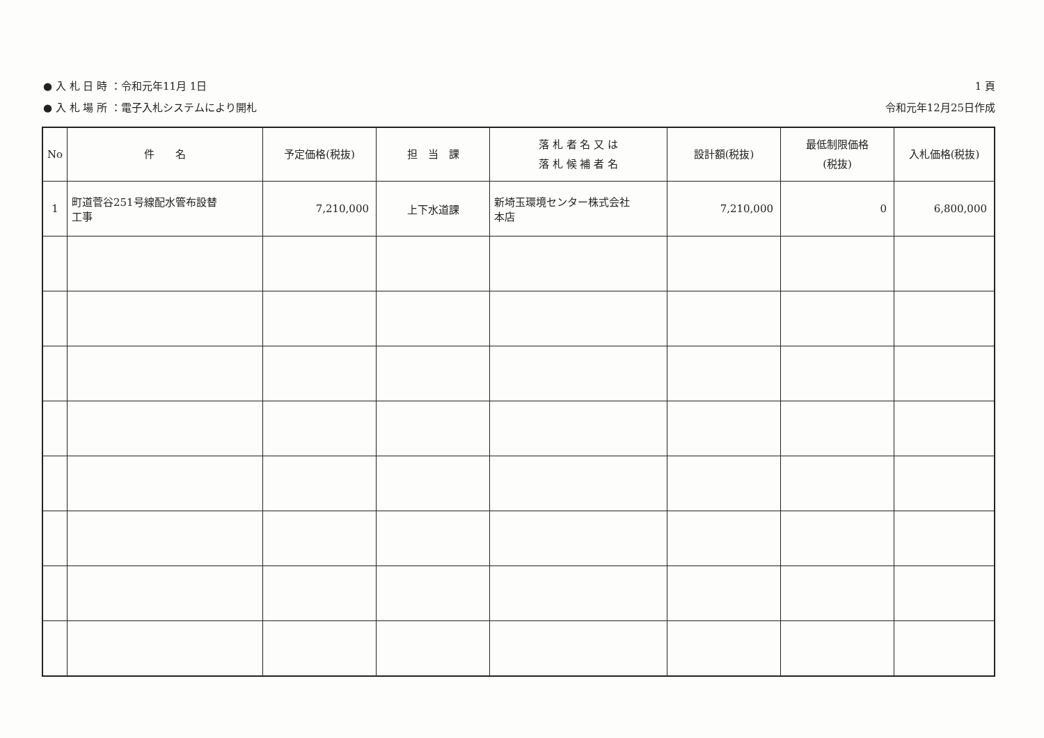● 入 札 日 時 ：令和元年11月 1日
● 入 札 場 所 ：電子入札システムにより開札
1 頁
令和元年12月25日作成
| No | 件 名 | 予定価格(税抜) | 担 当 課 | 落 札 者 名 又 は 落 札 候 補 者 名 | 設計額(税抜) | 最低制限価格 (税抜) | 入札価格(税抜) |
| --- | --- | --- | --- | --- | --- | --- | --- |
| 1 | 町道菅谷251号線配水管布設替 工事 | 7,210,000 | 上下水道課 | 新埼玉環境センター株式会社 本店 | 7,210,000 | 0 | 6,800,000 |